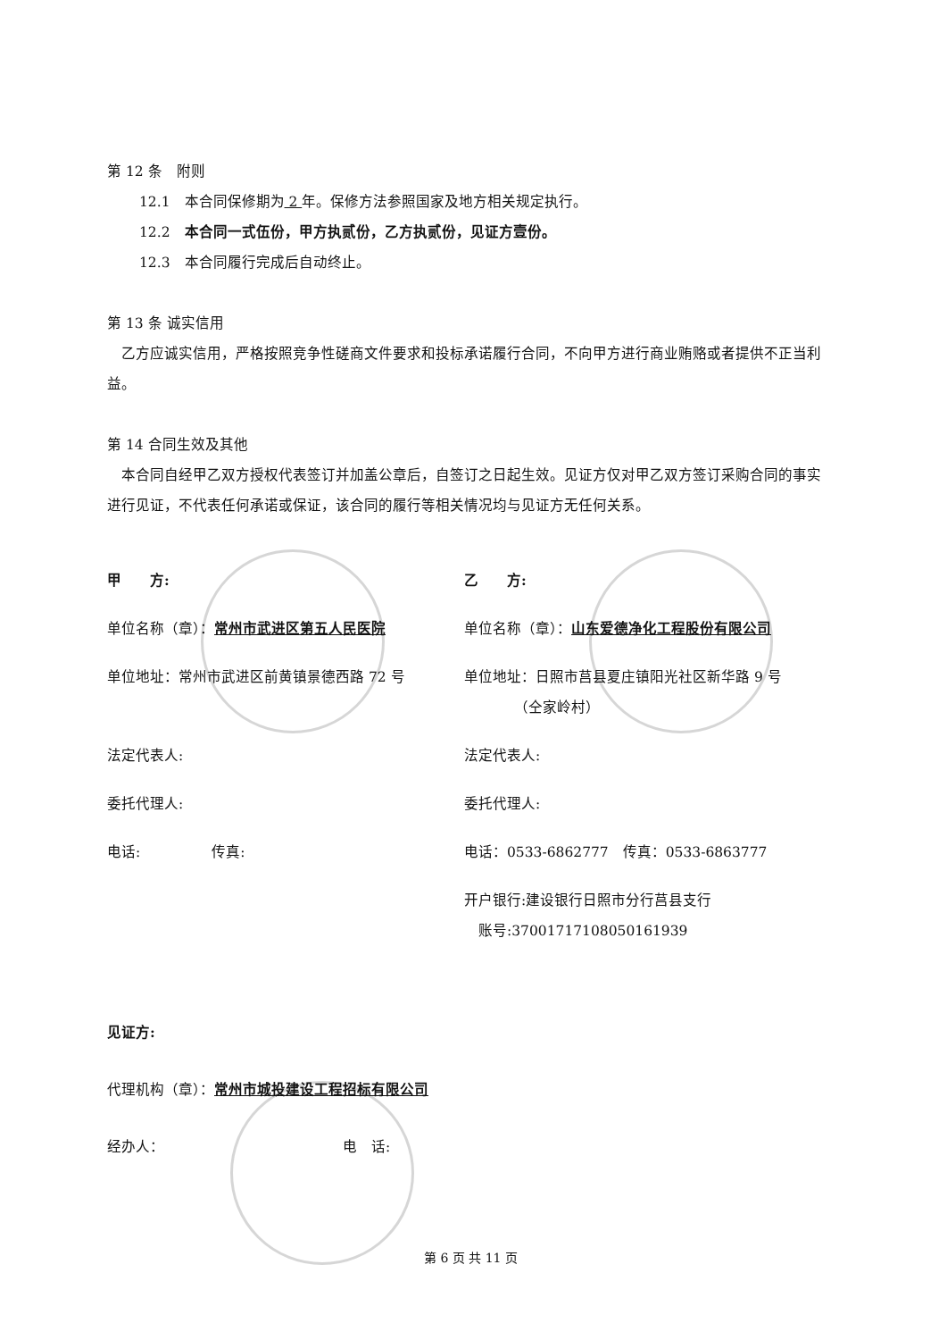第 12 条　附则
12.1　本合同保修期为 2 年。保修方法参照国家及地方相关规定执行。
12.2　本合同一式伍份，甲方执贰份，乙方执贰份，见证方壹份。
12.3　本合同履行完成后自动终止。
第 13 条 诚实信用
　乙方应诚实信用，严格按照竞争性磋商文件要求和投标承诺履行合同，不向甲方进行商业贿赂或者提供不正当利益。
第 14 合同生效及其他
　本合同自经甲乙双方授权代表签订并加盖公章后，自签订之日起生效。见证方仅对甲乙双方签订采购合同的事实进行见证，不代表任何承诺或保证，该合同的履行等相关情况均与见证方无任何关系。
甲　　方:
单位名称（章）：常州市武进区第五人民医院
单位地址：常州市武进区前黄镇景德西路 72 号
法定代表人:
委托代理人:
电话:　　　　　传真:
乙　　方:
单位名称（章）：山东爱德净化工程股份有限公司
单位地址：日照市莒县夏庄镇阳光社区新华路 9 号
　　　　（仝家岭村）
法定代表人:
委托代理人:
电话：0533-6862777　传真：0533-6863777
开户银行:建设银行日照市分行莒县支行
　账号:37001717108050161939
见证方:
代理机构（章）：常州市城投建设工程招标有限公司
经办人：　　　　　　　　　　　　　电　话:
第 6 页 共 11 页